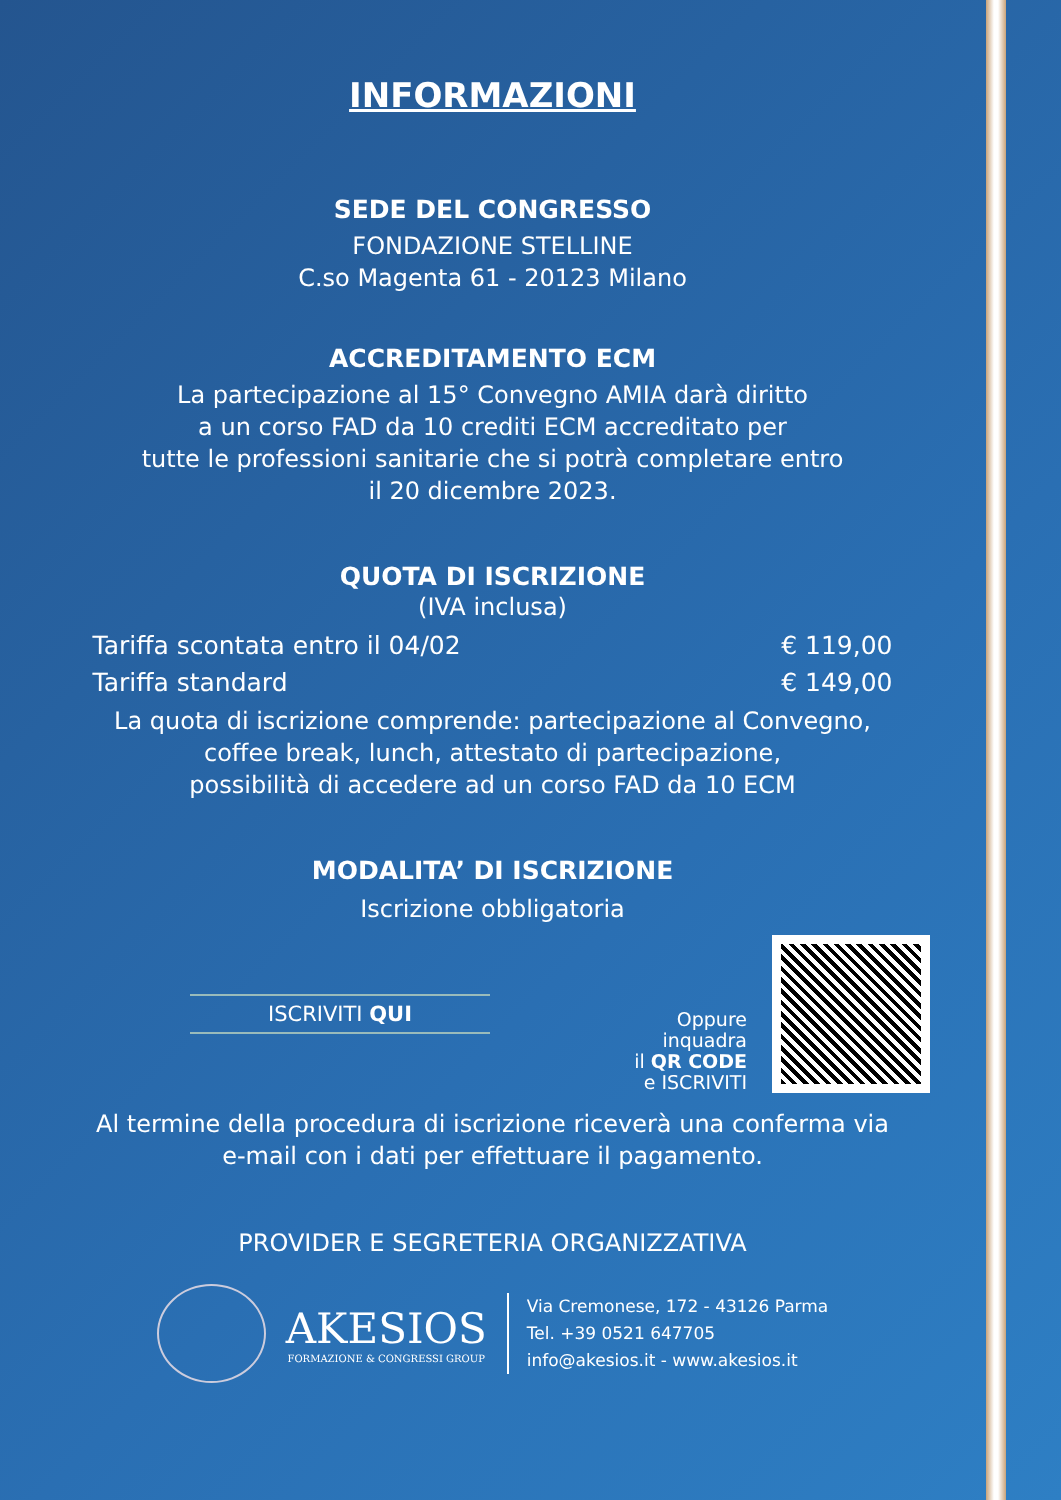INFORMAZIONI
SEDE DEL CONGRESSO
FONDAZIONE STELLINE
C.so Magenta 61 - 20123 Milano
ACCREDITAMENTO ECM
La partecipazione al 15° Convegno AMIA darà diritto
a un corso FAD da 10 crediti ECM accreditato per
tutte le professioni sanitarie che si potrà completare entro
il 20 dicembre 2023.
QUOTA DI ISCRIZIONE
(IVA inclusa)
Tariffa scontata entro il 04/02 € 119,00
Tariffa standard € 149,00
La quota di iscrizione comprende: partecipazione al Convegno,
coffee break, lunch, attestato di partecipazione,
possibilità di accedere ad un corso FAD da 10 ECM
MODALITA’ DI ISCRIZIONE
Iscrizione obbligatoria
ISCRIVITI QUI
Oppure
inquadra
il QR CODE
e ISCRIVITI
Al termine della procedura di iscrizione riceverà una conferma via
e-mail con i dati per effettuare il pagamento.
PROVIDER E SEGRETERIA ORGANIZZATIVA
AKESIOS
FORMAZIONE & CONGRESSI GROUP
Via Cremonese, 172 - 43126 Parma
Tel. +39 0521 647705
info@akesios.it - www.akesios.it